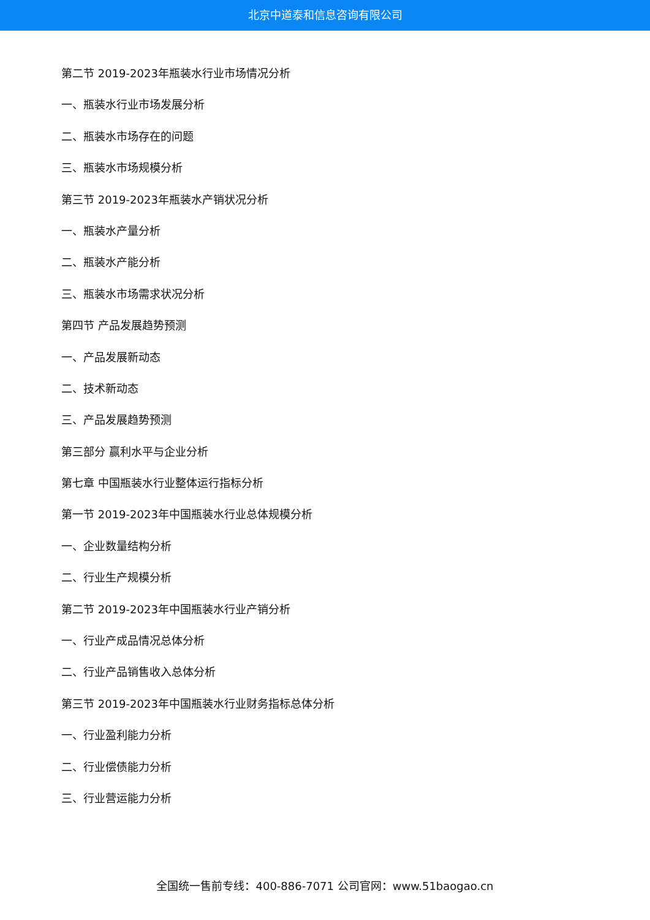北京中道泰和信息咨询有限公司
第二节 2019-2023年瓶装水行业市场情况分析
一、瓶装水行业市场发展分析
二、瓶装水市场存在的问题
三、瓶装水市场规模分析
第三节 2019-2023年瓶装水产销状况分析
一、瓶装水产量分析
二、瓶装水产能分析
三、瓶装水市场需求状况分析
第四节 产品发展趋势预测
一、产品发展新动态
二、技术新动态
三、产品发展趋势预测
第三部分 赢利水平与企业分析
第七章 中国瓶装水行业整体运行指标分析
第一节 2019-2023年中国瓶装水行业总体规模分析
一、企业数量结构分析
二、行业生产规模分析
第二节 2019-2023年中国瓶装水行业产销分析
一、行业产成品情况总体分析
二、行业产品销售收入总体分析
第三节 2019-2023年中国瓶装水行业财务指标总体分析
一、行业盈利能力分析
二、行业偿债能力分析
三、行业营运能力分析
全国统一售前专线：400-886-7071 公司官网：www.51baogao.cn